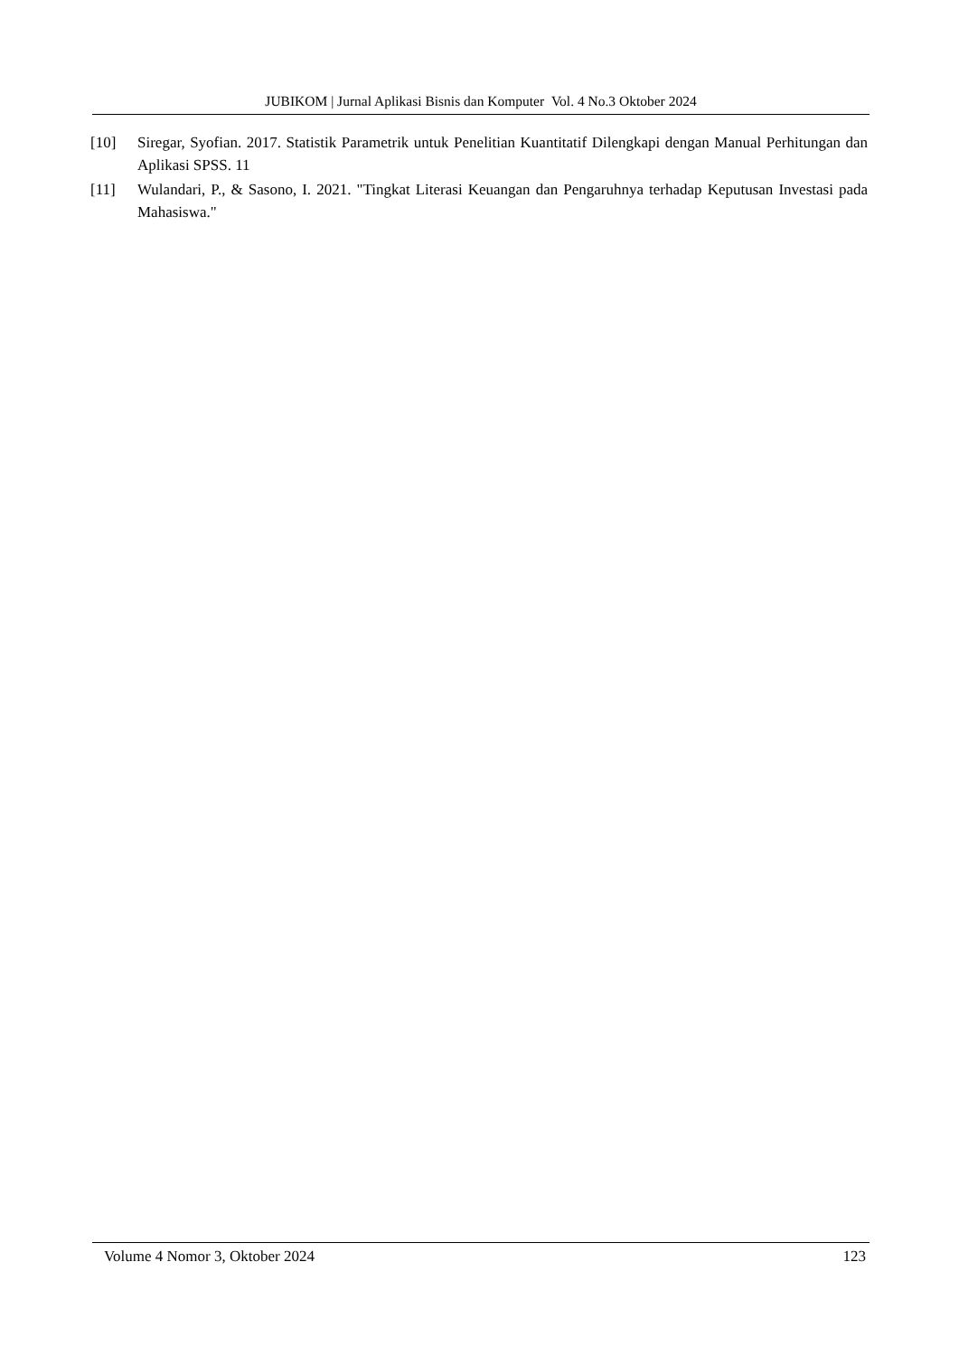JUBIKOM | Jurnal Aplikasi Bisnis dan Komputer Vol. 4 No.3 Oktober 2024
[10] Siregar, Syofian. 2017. Statistik Parametrik untuk Penelitian Kuantitatif Dilengkapi dengan Manual Perhitungan dan Aplikasi SPSS. 11
[11] Wulandari, P., & Sasono, I. 2021. "Tingkat Literasi Keuangan dan Pengaruhnya terhadap Keputusan Investasi pada Mahasiswa."
Volume 4 Nomor 3, Oktober 2024 123